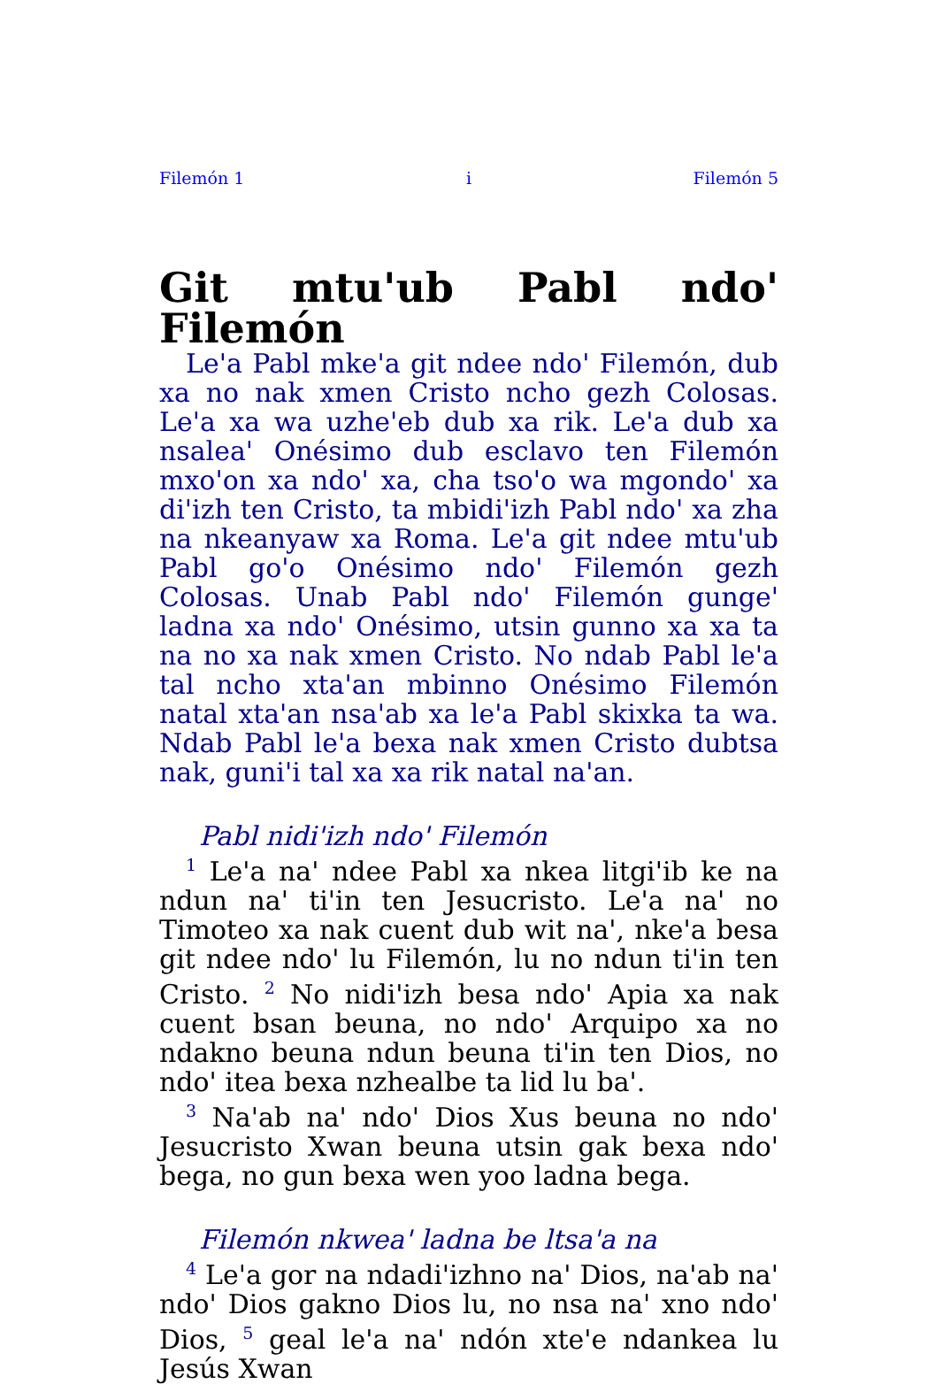Filemón 1 i Filemón 5
Git mtu'ub Pabl ndo' Filemón
Le'a Pabl mke'a git ndee ndo' Filemón, dub xa no nak xmen Cristo ncho gezh Colosas. Le'a xa wa uzhe'eb dub xa rik. Le'a dub xa nsalea' Onésimo dub esclavo ten Filemón mxo'on xa ndo' xa, cha tso'o wa mgondo' xa di'izh ten Cristo, ta mbidi'izh Pabl ndo' xa zha na nkeanyaw xa Roma. Le'a git ndee mtu'ub Pabl go'o Onésimo ndo' Filemón gezh Colosas. Unab Pabl ndo' Filemón gunge' ladna xa ndo' Onésimo, utsin gunno xa xa ta na no xa nak xmen Cristo. No ndab Pabl le'a tal ncho xta'an mbinno Onésimo Filemón natal xta'an nsa'ab xa le'a Pabl skixka ta wa. Ndab Pabl le'a bexa nak xmen Cristo dubtsa nak, guni'i tal xa xa rik natal na'an.
Pabl nidi'izh ndo' Filemón
<sup>1</sup> Le'a na' ndee Pabl xa nkea litgi'ib ke na ndun na' ti'in ten Jesucristo. Le'a na' no Timoteo xa nak cuent dub wit na', nke'a besa git ndee ndo' lu Filemón, lu no ndun ti'in ten Cristo. <sup>2</sup> No nidi'izh besa ndo' Apia xa nak cuent bsan beuna, no ndo' Arquipo xa no ndakno beuna ndun beuna ti'in ten Dios, no ndo' itea bexa nzhealbe ta lid lu ba'.
<sup>3</sup> Na'ab na' ndo' Dios Xus beuna no ndo' Jesucristo Xwan beuna utsin gak bexa ndo' bega, no gun bexa wen yoo ladna bega.
Filemón nkwea' ladna be ltsa'a na
<sup>4</sup> Le'a gor na ndadi'izhno na' Dios, na'ab na' ndo' Dios gakno Dios lu, no nsa na' xno ndo' Dios, <sup>5</sup> geal le'a na' ndón xte'e ndankea lu Jesús Xwan